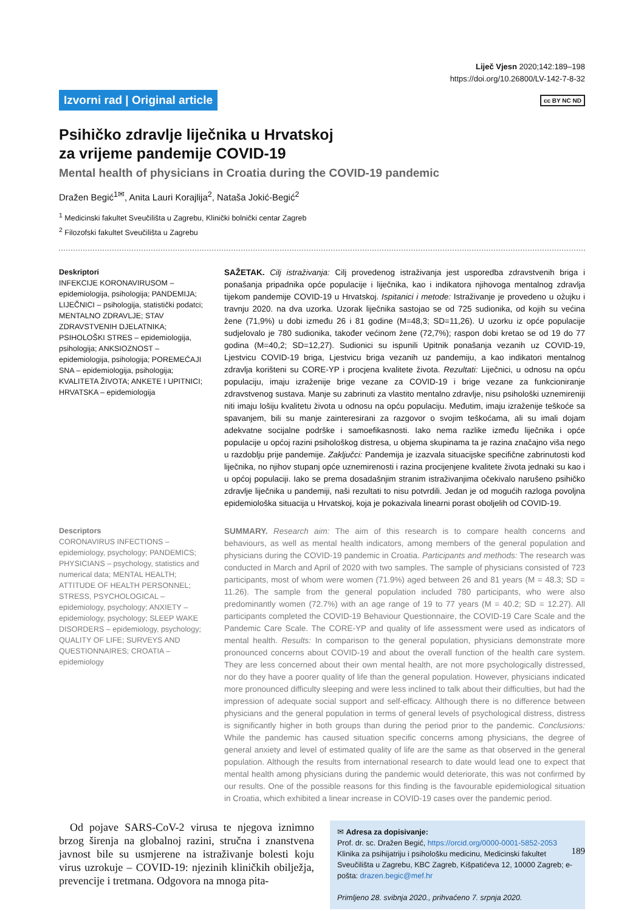Liječ Vjesn 2020;142:189–198
https://doi.org/10.26800/LV-142-7-8-32
Izvorni rad | Original article cc BY NC ND
Psihičko zdravlje liječnika u Hrvatskoj
za vrijeme pandemije COVID-19
Mental health of physicians in Croatia during the COVID-19 pandemic
Dražen Begić<sup>1✉</sup>, Anita Lauri Korajlija<sup>2</sup>, Nataša Jokić-Begić<sup>2</sup>
<sup>1</sup> Medicinski fakultet Sveučilišta u Zagrebu, Klinički bolnički centar Zagreb
<sup>2</sup> Filozofski fakultet Sveučilišta u Zagrebu
Deskriptori
INFEKCIJE KORONAVIRUSOM – epidemiologija, psihologija; PANDEMIJA; LIJEČNICI – psihologija, statistički podatci; MENTALNO ZDRAVLJE; STAV ZDRAVSTVENIH DJELATNIKA; PSIHOLOŠKI STRES – epidemiologija, psihologija; ANKSIOZNOST – epidemiologija, psihologija; POREMEĆAJI SNA – epidemiologija, psihologija; KVALITETA ŽIVOTA; ANKETE I UPITNICI; HRVATSKA – epidemiologija
SAŽETAK. Cilj istraživanja: Cilj provedenog istraživanja jest usporedba zdravstvenih briga i ponašanja pripadnika opće populacije i liječnika, kao i indikatora njihovoga mentalnog zdravlja tijekom pandemije COVID-19 u Hrvatskoj. Ispitanici i metode: Istraživanje je provedeno u ožujku i travnju 2020. na dva uzorka. Uzorak liječnika sastojao se od 725 sudionika, od kojih su većina žene (71,9%) u dobi između 26 i 81 godine (M=48,3; SD=11,26). U uzorku iz opće populacije sudjelovalo je 780 sudionika, također većinom žene (72,7%); raspon dobi kretao se od 19 do 77 godina (M=40,2; SD=12,27). Sudionici su ispunili Upitnik ponašanja vezanih uz COVID-19, Ljestvicu COVID-19 briga, Ljestvicu briga vezanih uz pandemiju, a kao indikatori mentalnog zdravlja korišteni su CORE-YP i procjena kvalitete života. Rezultati: Liječnici, u odnosu na opću populaciju, imaju izraženije brige vezane za COVID-19 i brige vezane za funkcioniranje zdravstvenog sustava. Manje su zabrinuti za vlastito mentalno zdravlje, nisu psihološki uznemireniji niti imaju lošiju kvalitetu života u odnosu na opću populaciju. Međutim, imaju izraženije teškoće sa spavanjem, bili su manje zainteresirani za razgovor o svojim teškoćama, ali su imali dojam adekvatne socijalne podrške i samoefikasnosti. Iako nema razlike između liječnika i opće populacije u općoj razini psihološkog distresa, u objema skupinama ta je razina značajno viša nego u razdoblju prije pandemije. Zaključci: Pandemija je izazvala situacijske specifične zabrinutosti kod liječnika, no njihov stupanj opće uznemirenosti i razina procijenjene kvalitete života jednaki su kao i u općoj populaciji. Iako se prema dosadašnjim stranim istraživanjima očekivalo narušeno psihičko zdravlje liječnika u pandemiji, naši rezultati to nisu potvrdili. Jedan je od mogućih razloga povoljna epidemiološka situacija u Hrvatskoj, koja je pokazivala linearni porast oboljelih od COVID-19.
Descriptors
CORONAVIRUS INFECTIONS – epidemiology, psychology; PANDEMICS; PHYSICIANS – psychology, statistics and numerical data; MENTAL HEALTH; ATTITUDE OF HEALTH PERSONNEL; STRESS, PSYCHOLOGICAL – epidemiology, psychology; ANXIETY – epidemiology, psychology; SLEEP WAKE DISORDERS – epidemiology, psychology; QUALITY OF LIFE; SURVEYS AND QUESTIONNAIRES; CROATIA – epidemiology
SUMMARY. Research aim: The aim of this research is to compare health concerns and behaviours, as well as mental health indicators, among members of the general population and physicians during the COVID-19 pandemic in Croatia. Participants and methods: The research was conducted in March and April of 2020 with two samples. The sample of physicians consisted of 723 participants, most of whom were women (71.9%) aged between 26 and 81 years (M = 48.3; SD = 11.26). The sample from the general population included 780 participants, who were also predominantly women (72.7%) with an age range of 19 to 77 years (M = 40.2; SD = 12.27). All participants completed the COVID-19 Behaviour Questionnaire, the COVID-19 Care Scale and the Pandemic Care Scale. The CORE-YP and quality of life assessment were used as indicators of mental health. Results: In comparison to the general population, physicians demonstrate more pronounced concerns about COVID-19 and about the overall function of the health care system. They are less concerned about their own mental health, are not more psychologically distressed, nor do they have a poorer quality of life than the general population. However, physicians indicated more pronounced difficulty sleeping and were less inclined to talk about their difficulties, but had the impression of adequate social support and self-efficacy. Although there is no difference between physicians and the general population in terms of general levels of psychological distress, distress is significantly higher in both groups than during the period prior to the pandemic. Conclusions: While the pandemic has caused situation specific concerns among physicians, the degree of general anxiety and level of estimated quality of life are the same as that observed in the general population. Although the results from international research to date would lead one to expect that mental health among physicians during the pandemic would deteriorate, this was not confirmed by our results. One of the possible reasons for this finding is the favourable epidemiological situation in Croatia, which exhibited a linear increase in COVID-19 cases over the pandemic period.
Od pojave SARS-CoV-2 virusa te njegova iznimno brzog širenja na globalnoj razini, stručna i znanstvena javnost bile su usmjerene na istraživanje bolesti koju virus uzrokuje – COVID-19: njezinih kliničkih obilježja, prevencije i tretmana. Odgovora na mnoga pita-
✉ Adresa za dopisivanje:
Prof. dr. sc. Dražen Begić, https://orcid.org/0000-0001-5852-2053
Klinika za psihijatriju i psihološku medicinu, Medicinski fakultet Sveučilišta u Zagrebu, KBC Zagreb, Kišpatićeva 12, 10000 Zagreb; e-pošta: drazen.begic@mef.hr
Primljeno 28. svibnja 2020., prihvaćeno 7. srpnja 2020.
189